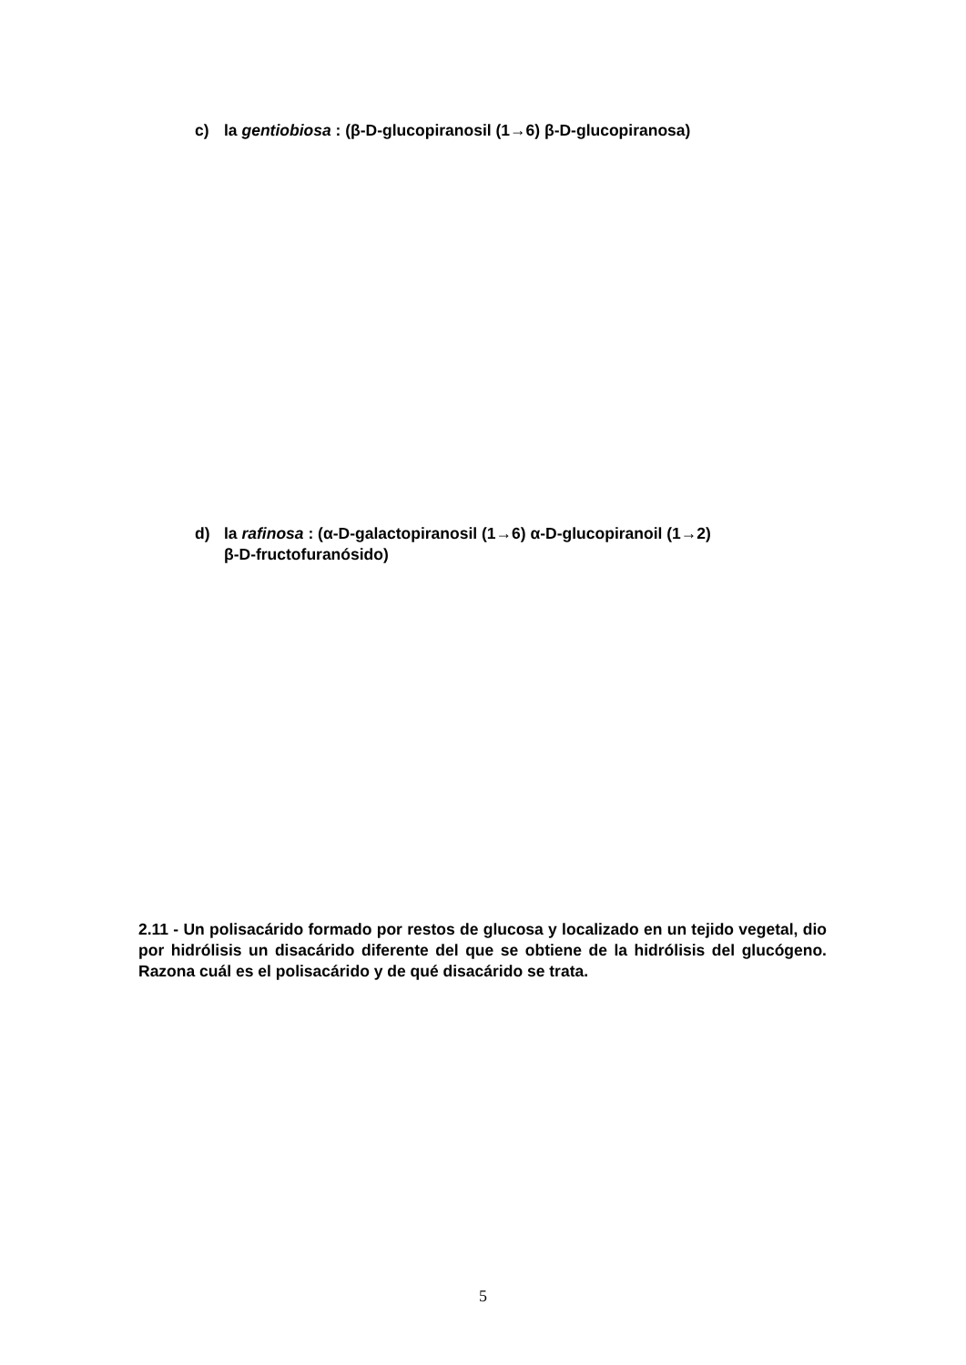c) la gentiobiosa : (β-D-glucopiranosil (1→6) β-D-glucopiranosa)
d) la rafinosa : (α-D-galactopiranosil (1→6) α-D-glucopiranoil (1→2)
β-D-fructofuranósido)
2.11 - Un polisacárido formado por restos de glucosa y localizado en un tejido vegetal, dio por hidrólisis un disacárido diferente del que se obtiene de la hidrólisis del glucógeno. Razona cuál es el polisacárido y de qué disacárido se trata.
5